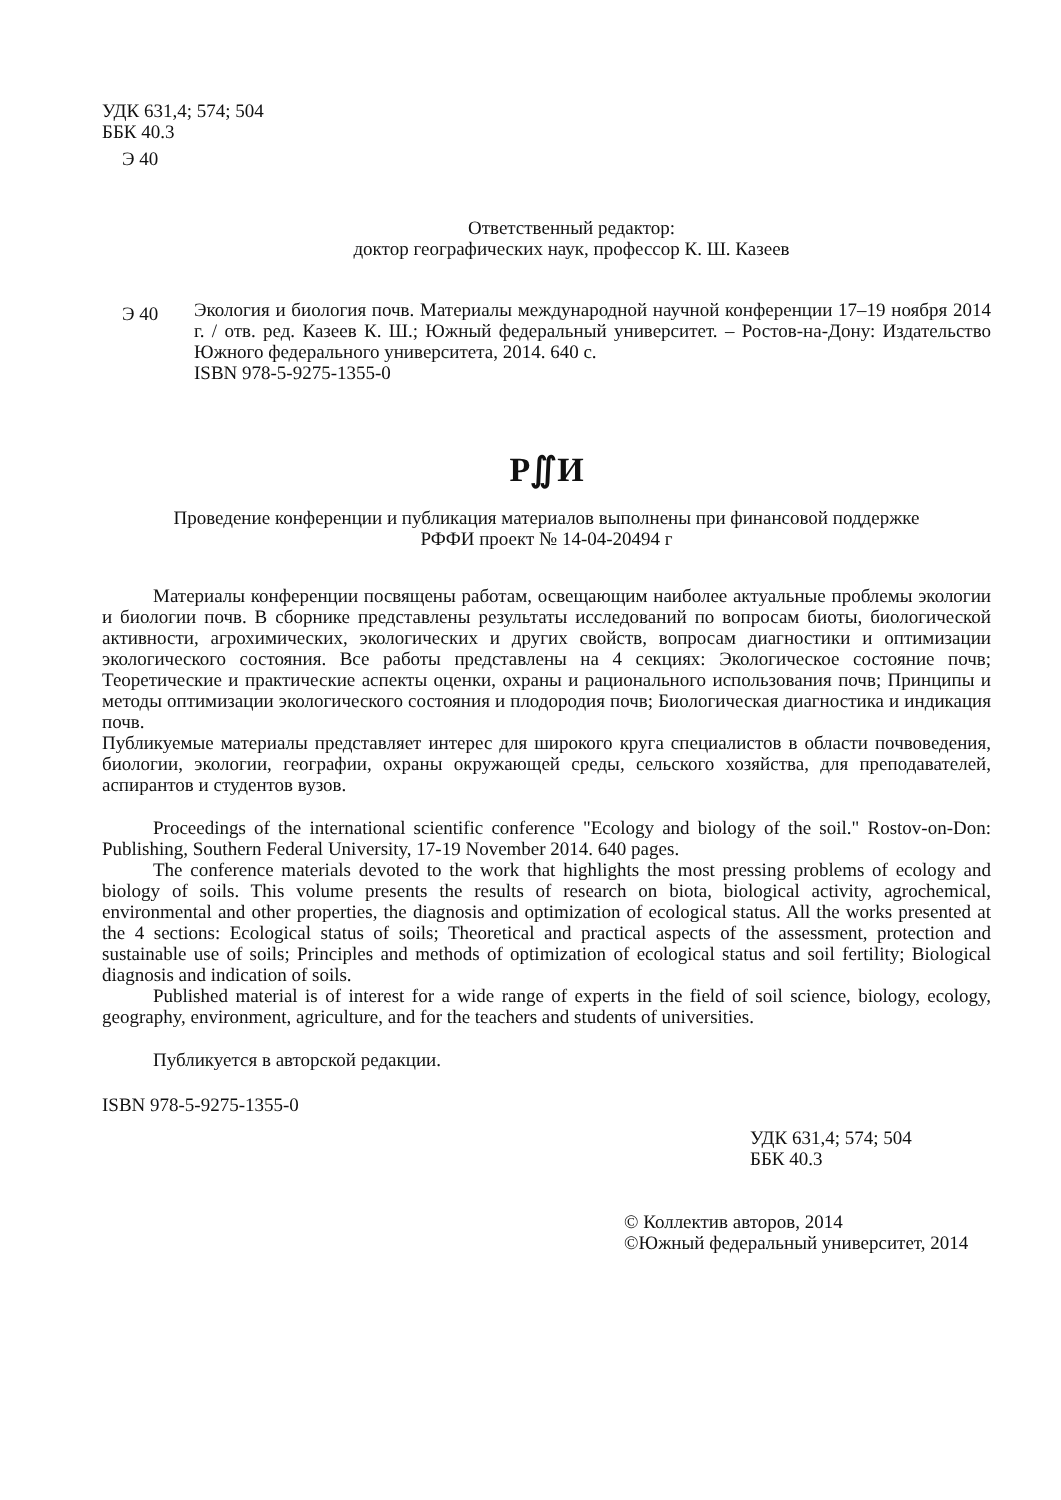УДК 631,4; 574; 504
ББК 40.3
Э 40
Ответственный редактор:
доктор географических наук, профессор К. Ш. Казеев
Э 40
Экология и биология почв. Материалы международной научной конференции 17–19 ноября 2014 г. / отв. ред. Казеев К. Ш.; Южный федеральный университет. – Ростов-на-Дону: Издательство Южного федерального университета, 2014. 640 с.
ISBN 978-5-9275-1355-0
Р∬И
Проведение конференции и публикация материалов выполнены при финансовой поддержке
РФФИ проект № 14-04-20494 г
Материалы конференции посвящены работам, освещающим наиболее актуальные проблемы экологии и биологии почв. В сборнике представлены результаты исследований по вопросам биоты, биологической активности, агрохимических, экологических и других свойств, вопросам диагностики и оптимизации экологического состояния. Все работы представлены на 4 секциях: Экологическое состояние почв; Теоретические и практические аспекты оценки, охраны и рационального использования почв; Принципы и методы оптимизации экологического состояния и плодородия почв; Биологическая диагностика и индикация почв.
Публикуемые материалы представляет интерес для широкого круга специалистов в области почвоведения, биологии, экологии, географии, охраны окружающей среды, сельского хозяйства, для преподавателей, аспирантов и студентов вузов.
Proceedings of the international scientific conference "Ecology and biology of the soil." Rostov-on-Don: Publishing, Southern Federal University, 17-19 November 2014. 640 pages.
The conference materials devoted to the work that highlights the most pressing problems of ecology and biology of soils. This volume presents the results of research on biota, biological activity, agrochemical, environmental and other properties, the diagnosis and optimization of ecological status. All the works presented at the 4 sections: Ecological status of soils; Theoretical and practical aspects of the assessment, protection and sustainable use of soils; Principles and methods of optimization of ecological status and soil fertility; Biological diagnosis and indication of soils.
Published material is of interest for a wide range of experts in the field of soil science, biology, ecology, geography, environment, agriculture, and for the teachers and students of universities.
Публикуется в авторской редакции.
ISBN 978-5-9275-1355-0
УДК 631,4; 574; 504
ББК 40.3
© Коллектив авторов, 2014
©Южный федеральный университет, 2014